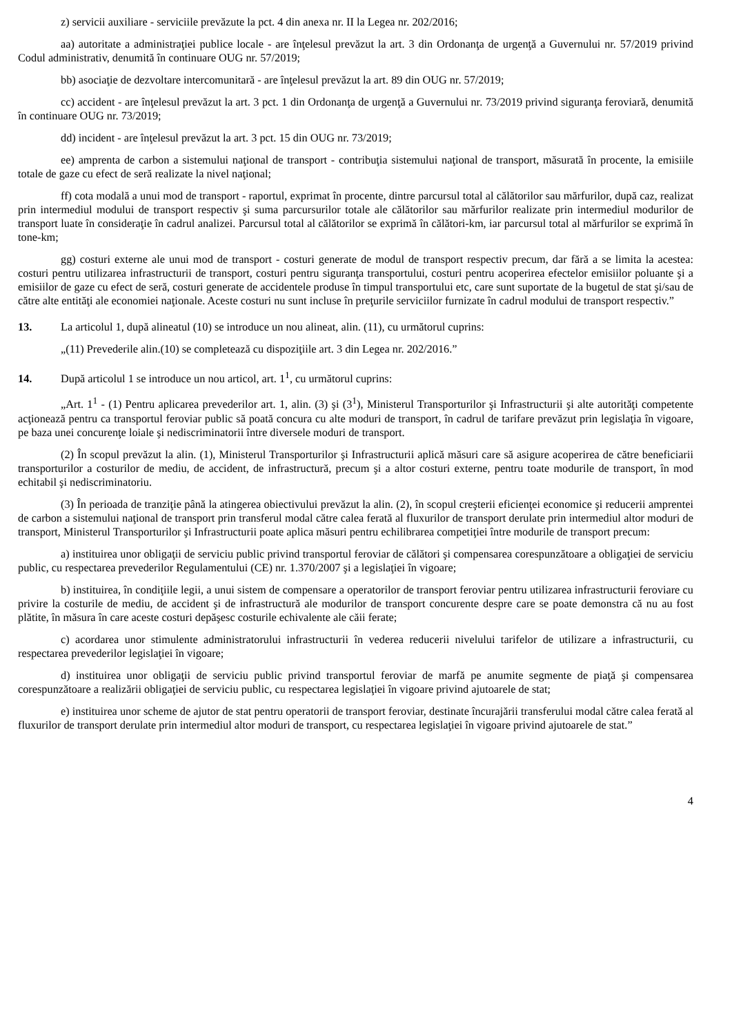z) servicii auxiliare - serviciile prevăzute la pct. 4 din anexa nr. II la Legea nr. 202/2016;
aa) autoritate a administraţiei publice locale - are înţelesul prevăzut la art. 3 din Ordonanţa de urgenţă a Guvernului nr. 57/2019 privind Codul administrativ, denumită în continuare OUG nr. 57/2019;
bb) asociaţie de dezvoltare intercomunitară - are înţelesul prevăzut la art. 89 din OUG nr. 57/2019;
cc) accident - are înţelesul prevăzut la art. 3 pct. 1 din Ordonanţa de urgenţă a Guvernului nr. 73/2019 privind siguranţa feroviară, denumită în continuare OUG nr. 73/2019;
dd) incident - are înţelesul prevăzut la art. 3 pct. 15 din OUG nr. 73/2019;
ee) amprenta de carbon a sistemului naţional de transport - contribuţia sistemului naţional de transport, măsurată în procente, la emisiile totale de gaze cu efect de seră realizate la nivel naţional;
ff) cota modală a unui mod de transport - raportul, exprimat în procente, dintre parcursul total al călătorilor sau mărfurilor, după caz, realizat prin intermediul modului de transport respectiv şi suma parcursurilor totale ale călătorilor sau mărfurilor realizate prin intermediul modurilor de transport luate în consideraţie în cadrul analizei. Parcursul total al călătorilor se exprimă în călători-km, iar parcursul total al mărfurilor se exprimă în tone-km;
gg) costuri externe ale unui mod de transport - costuri generate de modul de transport respectiv precum, dar fără a se limita la acestea: costuri pentru utilizarea infrastructurii de transport, costuri pentru siguranţa transportului, costuri pentru acoperirea efectelor emisiilor poluante şi a emisiilor de gaze cu efect de seră, costuri generate de accidentele produse în timpul transportului etc, care sunt suportate de la bugetul de stat şi/sau de către alte entităţi ale economiei naţionale. Aceste costuri nu sunt incluse în preţurile serviciilor furnizate în cadrul modului de transport respectiv.”
13. La articolul 1, după alineatul (10) se introduce un nou alineat, alin. (11), cu următorul cuprins:
„(11) Prevederile alin.(10) se completează cu dispoziţiile art. 3 din Legea nr. 202/2016.”
14. După articolul 1 se introduce un nou articol, art. 1<sup>1</sup>, cu următorul cuprins:
„Art. 1<sup>1</sup> - (1) Pentru aplicarea prevederilor art. 1, alin. (3) şi (3<sup>1</sup>), Ministerul Transporturilor şi Infrastructurii şi alte autorităţi competente acţionează pentru ca transportul feroviar public să poată concura cu alte moduri de transport, în cadrul de tarifare prevăzut prin legislaţia în vigoare, pe baza unei concurenţe loiale şi nediscriminatorii între diversele moduri de transport.
(2) În scopul prevăzut la alin. (1), Ministerul Transporturilor şi Infrastructurii aplică măsuri care să asigure acoperirea de către beneficiarii transporturilor a costurilor de mediu, de accident, de infrastructură, precum şi a altor costuri externe, pentru toate modurile de transport, în mod echitabil şi nediscriminatoriu.
(3) În perioada de tranziţie până la atingerea obiectivului prevăzut la alin. (2), în scopul creşterii eficienţei economice şi reducerii amprentei de carbon a sistemului naţional de transport prin transferul modal către calea ferată al fluxurilor de transport derulate prin intermediul altor moduri de transport, Ministerul Transporturilor şi Infrastructurii poate aplica măsuri pentru echilibrarea competiţiei între modurile de transport precum:
a) instituirea unor obligaţii de serviciu public privind transportul feroviar de călători şi compensarea corespunzătoare a obligaţiei de serviciu public, cu respectarea prevederilor Regulamentului (CE) nr. 1.370/2007 şi a legislaţiei în vigoare;
b) instituirea, în condiţiile legii, a unui sistem de compensare a operatorilor de transport feroviar pentru utilizarea infrastructurii feroviare cu privire la costurile de mediu, de accident şi de infrastructură ale modurilor de transport concurente despre care se poate demonstra că nu au fost plătite, în măsura în care aceste costuri depăşesc costurile echivalente ale căii ferate;
c) acordarea unor stimulente administratorului infrastructurii în vederea reducerii nivelului tarifelor de utilizare a infrastructurii, cu respectarea prevederilor legislaţiei în vigoare;
d) instituirea unor obligaţii de serviciu public privind transportul feroviar de marfă pe anumite segmente de piaţă şi compensarea corespunzătoare a realizării obligaţiei de serviciu public, cu respectarea legislaţiei în vigoare privind ajutoarele de stat;
e) instituirea unor scheme de ajutor de stat pentru operatorii de transport feroviar, destinate încurajării transferului modal către calea ferată al fluxurilor de transport derulate prin intermediul altor moduri de transport, cu respectarea legislaţiei în vigoare privind ajutoarele de stat.”
4